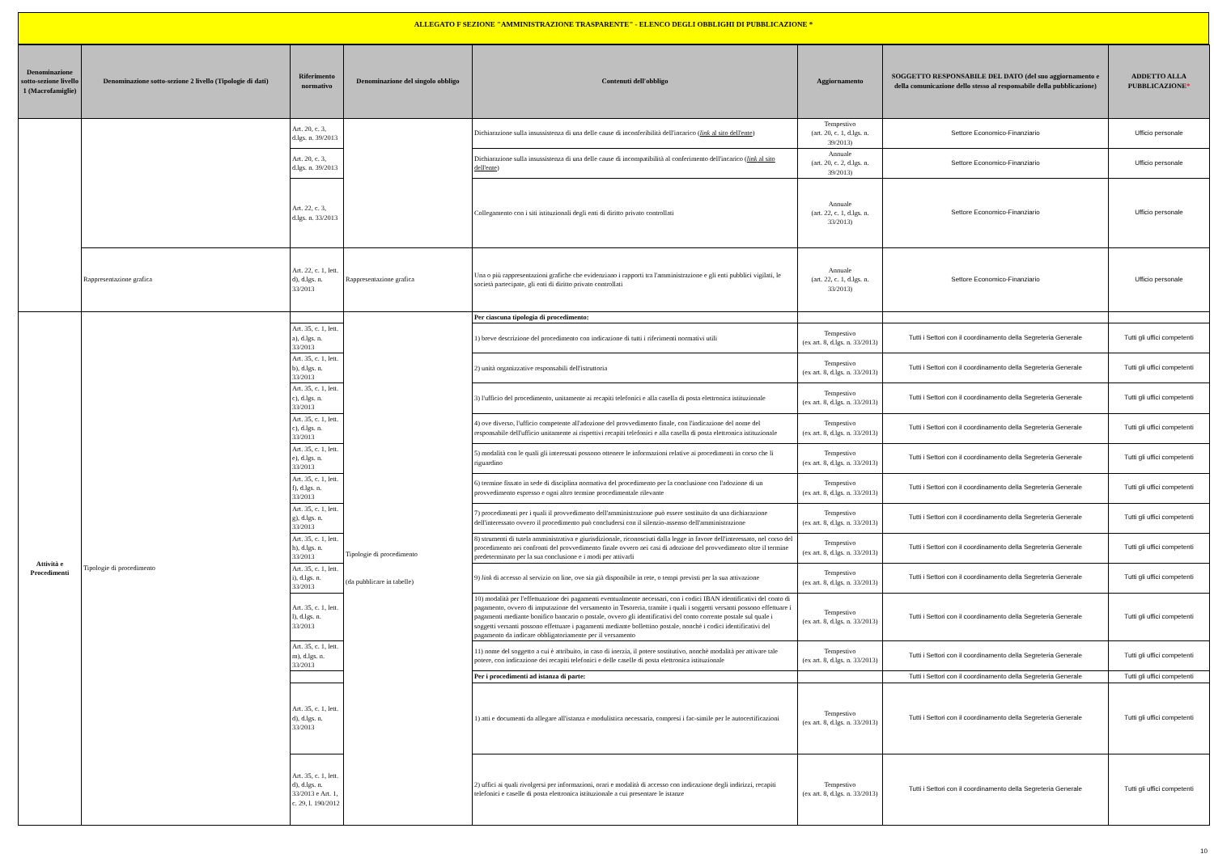ALLEGATO F SEZIONE "AMMINISTRAZIONE TRASPARENTE" - ELENCO DEGLI OBBLIGHI DI PUBBLICAZIONE *
| Denominazione sotto-sezione livello 1 (Macrofamiglie) | Denominazione sotto-sezione 2 livello (Tipologie di dati) | Riferimento normativo | Denominazione del singolo obbligo | Contenuti dell'obbligo | Aggiornamento | SOGGETTO RESPONSABILE DEL DATO (del suo aggiornamento e della comunicazione dello stesso al responsabile della pubblicazione) | ADDETTO ALLA PUBBLICAZIONE * |
| --- | --- | --- | --- | --- | --- | --- | --- |
| | | Art. 20, c. 3, d.lgs. n. 39/2013 | | Dichiarazione sulla insussistenza di una delle cause di inconferibilità dell'incarico ( link al sito dell'ente ) | Tempestivo (art. 20, c. 1, d.lgs. n. 39/2013) | Settore Economico-Finanziario | Ufficio personale |
| | | Art. 20, c. 3, d.lgs. n. 39/2013 | | Dichiarazione sulla insussistenza di una delle cause di incompatibilità al conferimento dell'incarico ( link al sito dell'ente ) | Annuale (art. 20, c. 2, d.lgs. n. 39/2013) | Settore Economico-Finanziario | Ufficio personale |
| | | Art. 22, c. 3, d.lgs. n. 33/2013 | | Collegamento con i siti istituzionali degli enti di diritto privato controllati | Annuale (art. 22, c. 1, d.lgs. n. 33/2013) | Settore Economico-Finanziario | Ufficio personale |
| | Rappresentazione grafica | Art. 22, c. 1, lett. d), d.lgs. n. 33/2013 | Rappresentazione grafica | Una o più rappresentazioni grafiche che evidenziano i rapporti tra l'amministrazione e gli enti pubblici vigilati, le società partecipate, gli enti di diritto privato controllati | Annuale (art. 22, c. 1, d.lgs. n. 33/2013) | Settore Economico-Finanziario | Ufficio personale |
| Attività e Procedimenti | Tipologie di procedimento | | Tipologie di procedimento (da pubblicare in tabelle) | Per ciascuna tipologia di procedimento: | | | |
| | | Art. 35, c. 1, lett. a), d.lgs. n. 33/2013 | | 1) breve descrizione del procedimento con indicazione di tutti i riferimenti normativi utili | Tempestivo (ex art. 8, d.lgs. n. 33/2013) | Tutti i Settori con il coordinamento della Segreteria Generale | Tutti gli uffici competenti |
| | | Art. 35, c. 1, lett. b), d.lgs. n. 33/2013 | | 2) unità organizzative responsabili dell'istruttoria | Tempestivo (ex art. 8, d.lgs. n. 33/2013) | Tutti i Settori con il coordinamento della Segreteria Generale | Tutti gli uffici competenti |
| | | Art. 35, c. 1, lett. c), d.lgs. n. 33/2013 | | 3) l'ufficio del procedimento, unitamente ai recapiti telefonici e alla casella di posta elettronica istituzionale | Tempestivo (ex art. 8, d.lgs. n. 33/2013) | Tutti i Settori con il coordinamento della Segreteria Generale | Tutti gli uffici competenti |
| | | Art. 35, c. 1, lett. c), d.lgs. n. 33/2013 | | 4) ove diverso, l'ufficio competente all'adozione del provvedimento finale, con l'indicazione del nome del responsabile dell'ufficio unitamente ai rispettivi recapiti telefonici e alla casella di posta elettronica istituzionale | Tempestivo (ex art. 8, d.lgs. n. 33/2013) | Tutti i Settori con il coordinamento della Segreteria Generale | Tutti gli uffici competenti |
| | | Art. 35, c. 1, lett. e), d.lgs. n. 33/2013 | | 5) modalità con le quali gli interessati possono ottenere le informazioni relative ai procedimenti in corso che li riguardino | Tempestivo (ex art. 8, d.lgs. n. 33/2013) | Tutti i Settori con il coordinamento della Segreteria Generale | Tutti gli uffici competenti |
| | | Art. 35, c. 1, lett. f), d.lgs. n. 33/2013 | | 6) termine fissato in sede di disciplina normativa del procedimento per la conclusione con l'adozione di un provvedimento espresso e ogni altro termine procedimentale rilevante | Tempestivo (ex art. 8, d.lgs. n. 33/2013) | Tutti i Settori con il coordinamento della Segreteria Generale | Tutti gli uffici competenti |
| | | Art. 35, c. 1, lett. g), d.lgs. n. 33/2013 | | 7) procedimenti per i quali il provvedimento dell'amministrazione può essere sostituito da una dichiarazione dell'interessato ovvero il procedimento può concludersi con il silenzio-assenso dell'amministrazione | Tempestivo (ex art. 8, d.lgs. n. 33/2013) | Tutti i Settori con il coordinamento della Segreteria Generale | Tutti gli uffici competenti |
| | | Art. 35, c. 1, lett. h), d.lgs. n. 33/2013 | | 8) strumenti di tutela amministrativa e giurisdizionale, riconosciuti dalla legge in favore dell'interessato, nel corso del procedimento nei confronti del provvedimento finale ovvero nei casi di adozione del provvedimento oltre il termine predeterminato per la sua conclusione e i modi per attivarli | Tempestivo (ex art. 8, d.lgs. n. 33/2013) | Tutti i Settori con il coordinamento della Segreteria Generale | Tutti gli uffici competenti |
| | | Art. 35, c. 1, lett. i), d.lgs. n. 33/2013 | | 9) link di accesso al servizio on line, ove sia già disponibile in rete, o tempi previsti per la sua attivazione | Tempestivo (ex art. 8, d.lgs. n. 33/2013) | Tutti i Settori con il coordinamento della Segreteria Generale | Tutti gli uffici competenti |
| | | Art. 35, c. 1, lett. l), d.lgs. n. 33/2013 | | 10) modalità per l'effettuazione dei pagamenti eventualmente necessari, con i codici IBAN identificativi del conto di pagamento, ovvero di imputazione del versamento in Tesoreria, tramite i quali i soggetti versanti possono effettuare i pagamenti mediante bonifico bancario o postale, ovvero gli identificativi del conto corrente postale sul quale i soggetti versanti possono effettuare i pagamenti mediante bollettino postale, nonchè i codici identificativi del pagamento da indicare obbligatoriamente per il versamento | Tempestivo (ex art. 8, d.lgs. n. 33/2013) | Tutti i Settori con il coordinamento della Segreteria Generale | Tutti gli uffici competenti |
| | | Art. 35, c. 1, lett. m), d.lgs. n. 33/2013 | | 11) nome del soggetto a cui è attribuito, in caso di inerzia, il potere sostitutivo, nonchè modalità per attivare tale potere, con indicazione dei recapiti telefonici e delle caselle di posta elettronica istituzionale | Tempestivo (ex art. 8, d.lgs. n. 33/2013) | Tutti i Settori con il coordinamento della Segreteria Generale | Tutti gli uffici competenti |
| | | | | Per i procedimenti ad istanza di parte: | | Tutti i Settori con il coordinamento della Segreteria Generale | Tutti gli uffici competenti |
| | | Art. 35, c. 1, lett. d), d.lgs. n. 33/2013 | | 1) atti e documenti da allegare all'istanza e modulistica necessaria, compresi i fac-simile per le autocertificazioni | Tempestivo (ex art. 8, d.lgs. n. 33/2013) | Tutti i Settori con il coordinamento della Segreteria Generale | Tutti gli uffici competenti |
| | | Art. 35, c. 1, lett. d), d.lgs. n. 33/2013 e Art. 1, c. 29, l. 190/2012 | | 2) uffici ai quali rivolgersi per informazioni, orari e modalità di accesso con indicazione degli indirizzi, recapiti telefonici e caselle di posta elettronica istituzionale a cui presentare le istanze | Tempestivo (ex art. 8, d.lgs. n. 33/2013) | Tutti i Settori con il coordinamento della Segreteria Generale | Tutti gli uffici competenti |
10